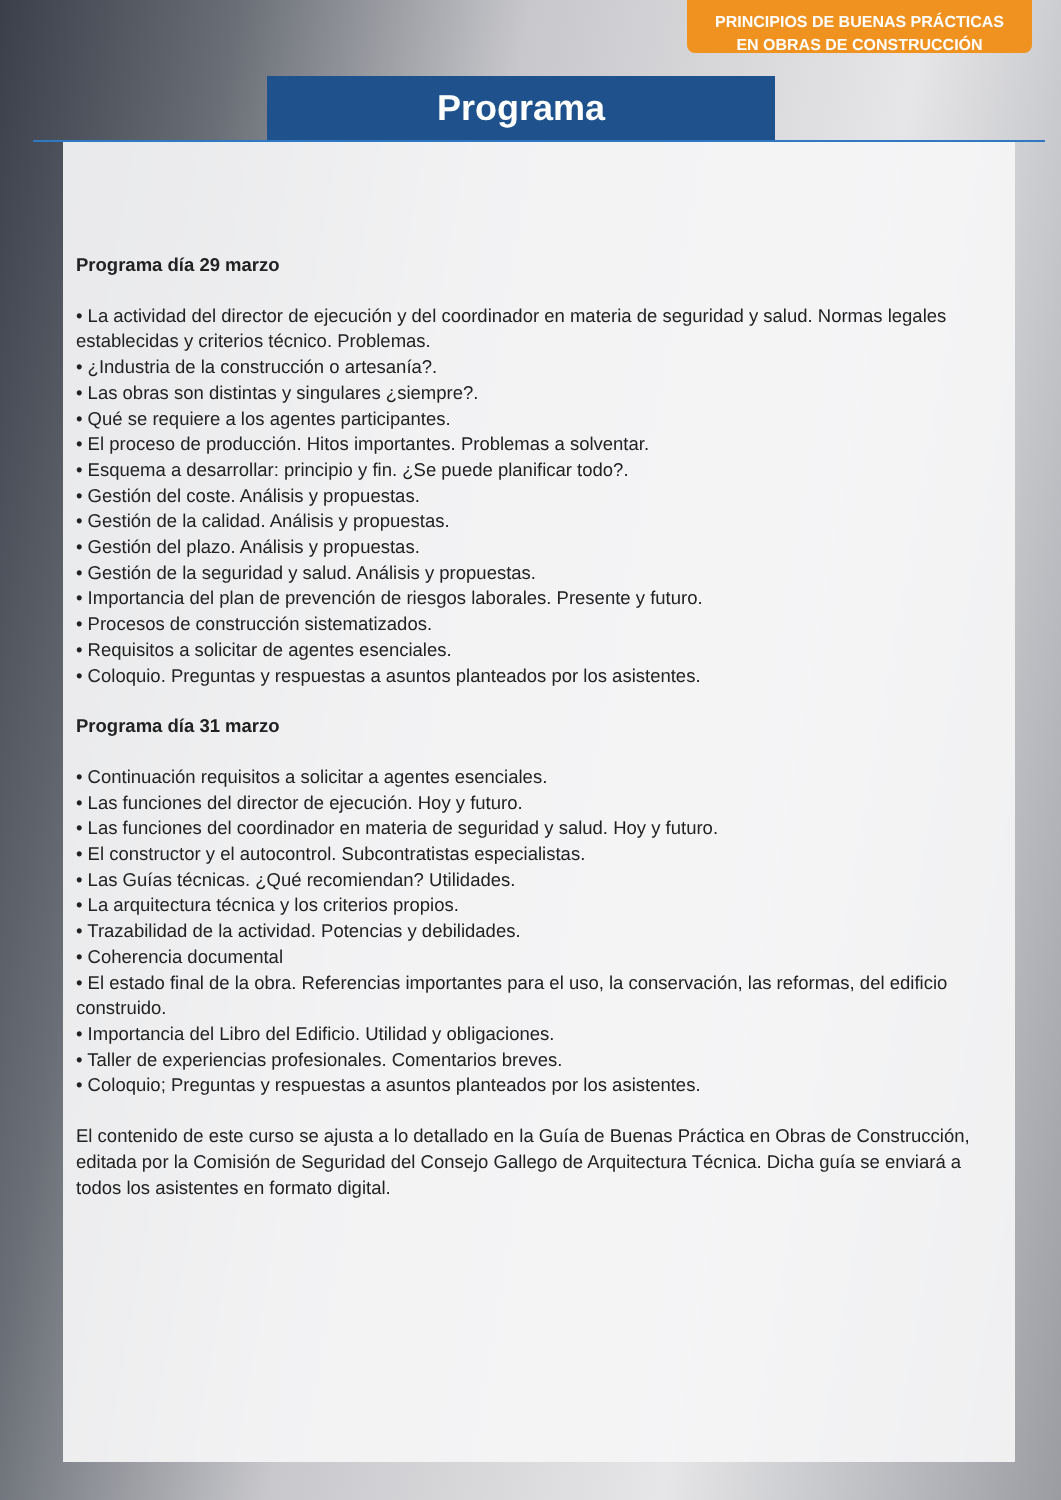PRINCIPIOS DE BUENAS PRÁCTICAS
EN OBRAS DE CONSTRUCCIÓN
Programa
Programa día 29 marzo
• La actividad del director de ejecución y del coordinador en materia de seguridad y salud. Normas legales establecidas y criterios técnico. Problemas.
• ¿Industria de la construcción o artesanía?.
• Las obras son distintas y singulares ¿siempre?.
• Qué se requiere a los agentes participantes.
• El proceso de producción. Hitos importantes. Problemas a solventar.
• Esquema a desarrollar: principio y fin. ¿Se puede planificar todo?.
• Gestión del coste. Análisis y propuestas.
• Gestión de la calidad. Análisis y propuestas.
• Gestión del plazo. Análisis y propuestas.
• Gestión de la seguridad y salud. Análisis y propuestas.
• Importancia del plan de prevención de riesgos laborales. Presente y futuro.
• Procesos de construcción sistematizados.
• Requisitos a solicitar de agentes esenciales.
• Coloquio. Preguntas y respuestas a asuntos planteados por los asistentes.
Programa día 31 marzo
• Continuación requisitos a solicitar a agentes esenciales.
• Las funciones del director de ejecución. Hoy y futuro.
• Las funciones del coordinador en materia de seguridad y salud. Hoy y futuro.
• El constructor y el autocontrol. Subcontratistas especialistas.
• Las Guías técnicas. ¿Qué recomiendan? Utilidades.
• La arquitectura técnica y los criterios propios.
• Trazabilidad de la actividad. Potencias y debilidades.
• Coherencia documental
• El estado final de la obra. Referencias importantes para el uso, la conservación, las reformas, del edificio construido.
• Importancia del Libro del Edificio. Utilidad y obligaciones.
• Taller de experiencias profesionales. Comentarios breves.
• Coloquio; Preguntas y respuestas a asuntos planteados por los asistentes.
El contenido de este curso se ajusta a lo detallado en la Guía de Buenas Práctica en Obras de Construcción, editada por la Comisión de Seguridad del Consejo Gallego de Arquitectura Técnica. Dicha guía se enviará a todos los asistentes en formato digital.